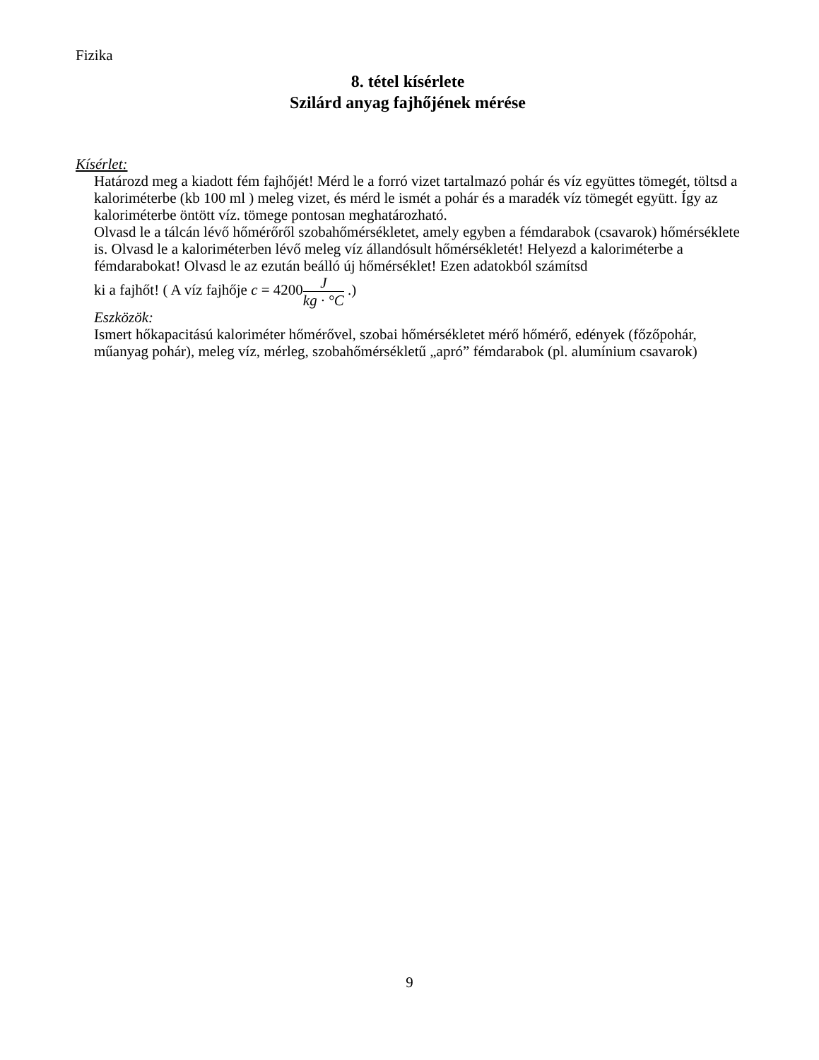Fizika
8. tétel kísérlete
Szilárd anyag fajhőjének mérése
Kísérlet:
Határozd meg a kiadott fém fajhőjét! Mérd le a forró vizet tartalmazó pohár és víz együttes tömegét, töltsd a kaloriméterbe (kb 100 ml ) meleg vizet, és mérd le ismét a pohár és a maradék víz tömegét együtt. Így az kaloriméterbe öntött víz. tömege pontosan meghatározható.
Olvasd le a tálcán lévő hőmérőről szobahőmérsékletet, amely egyben a fémdarabok (csavarok) hőmérséklete is. Olvasd le a kaloriméterben lévő meleg víz állandósult hőmérsékletét! Helyezd a kaloriméterbe a fémdarabokat! Olvasd le az ezután beálló új hőmérséklet! Ezen adatokból számítsd
ki a fajhőt! ( A víz fajhője c = 4200J kg · °C .)
Eszközök:
Ismert hőkapacitású kaloriméter hőmérővel, szobai hőmérsékletet mérő hőmérő, edények (főzőpohár, műanyag pohár), meleg víz, mérleg, szobahőmérsékletű „apró” fémdarabok (pl. alumínium csavarok)
9